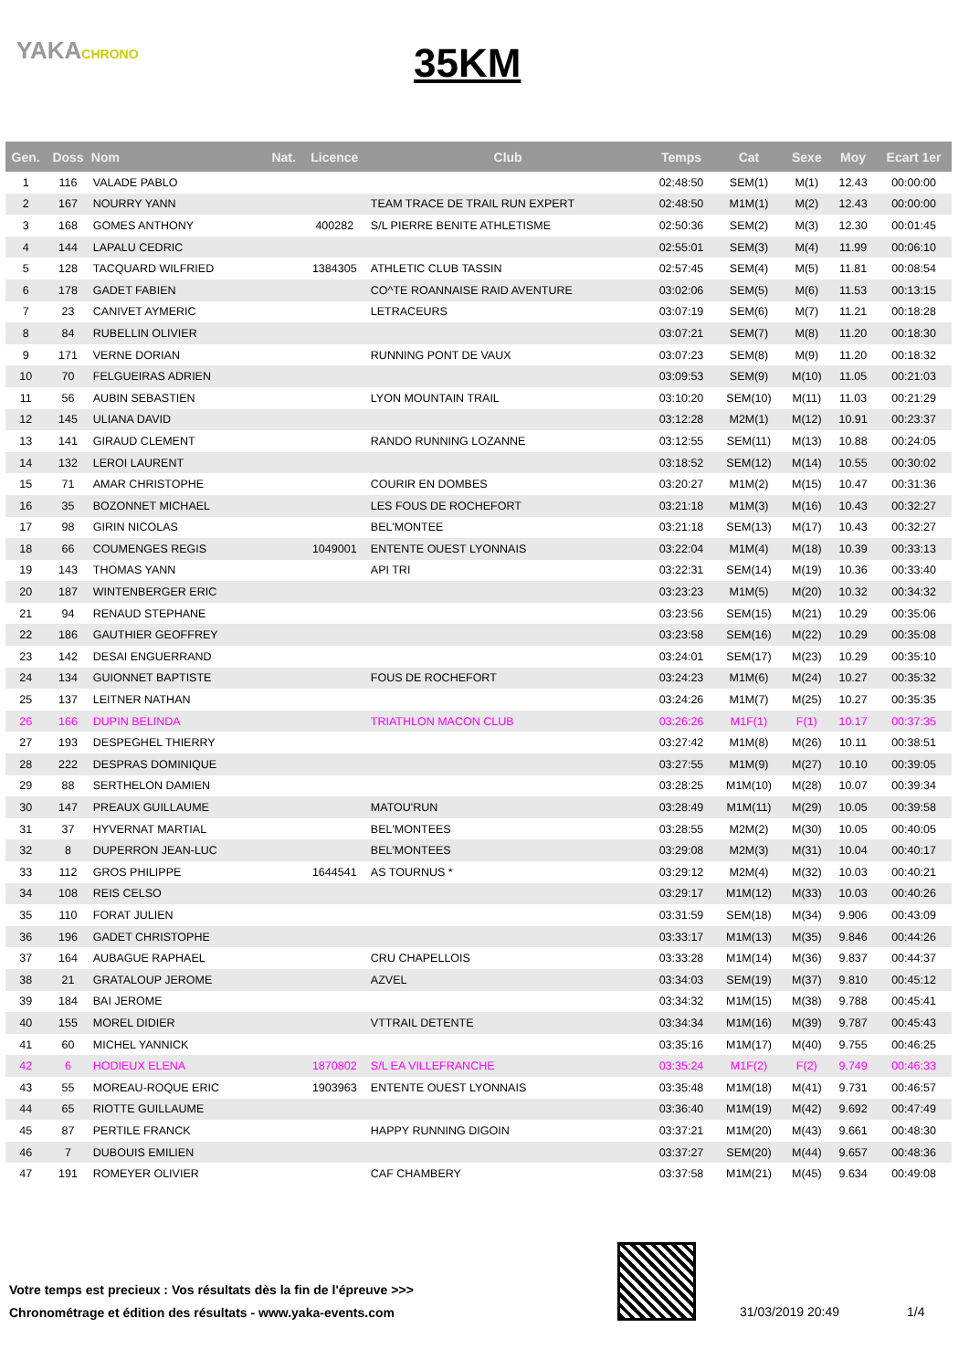YAKACHRONO
35KM
| Gen. | Doss | Nom | Nat. | Licence | Club | Temps | Cat | Sexe | Moy | Ecart 1er |
| --- | --- | --- | --- | --- | --- | --- | --- | --- | --- | --- |
| 1 | 116 | VALADE PABLO | | | | 02:48:50 | SEM(1) | M(1) | 12.43 | 00:00:00 |
| 2 | 167 | NOURRY YANN | | | TEAM TRACE DE TRAIL RUN EXPERT | 02:48:50 | M1M(1) | M(2) | 12.43 | 00:00:00 |
| 3 | 168 | GOMES ANTHONY | | 400282 | S/L PIERRE BENITE ATHLETISME | 02:50:36 | SEM(2) | M(3) | 12.30 | 00:01:45 |
| 4 | 144 | LAPALU CEDRIC | | | | 02:55:01 | SEM(3) | M(4) | 11.99 | 00:06:10 |
| 5 | 128 | TACQUARD WILFRIED | | 1384305 | ATHLETIC CLUB TASSIN | 02:57:45 | SEM(4) | M(5) | 11.81 | 00:08:54 |
| 6 | 178 | GADET FABIEN | | | CO^TE ROANNAISE RAID AVENTURE | 03:02:06 | SEM(5) | M(6) | 11.53 | 00:13:15 |
| 7 | 23 | CANIVET AYMERIC | | | LETRACEURS | 03:07:19 | SEM(6) | M(7) | 11.21 | 00:18:28 |
| 8 | 84 | RUBELLIN OLIVIER | | | | 03:07:21 | SEM(7) | M(8) | 11.20 | 00:18:30 |
| 9 | 171 | VERNE DORIAN | | | RUNNING PONT DE VAUX | 03:07:23 | SEM(8) | M(9) | 11.20 | 00:18:32 |
| 10 | 70 | FELGUEIRAS ADRIEN | | | | 03:09:53 | SEM(9) | M(10) | 11.05 | 00:21:03 |
| 11 | 56 | AUBIN SEBASTIEN | | | LYON MOUNTAIN TRAIL | 03:10:20 | SEM(10) | M(11) | 11.03 | 00:21:29 |
| 12 | 145 | ULIANA DAVID | | | | 03:12:28 | M2M(1) | M(12) | 10.91 | 00:23:37 |
| 13 | 141 | GIRAUD CLEMENT | | | RANDO RUNNING LOZANNE | 03:12:55 | SEM(11) | M(13) | 10.88 | 00:24:05 |
| 14 | 132 | LEROI LAURENT | | | | 03:18:52 | SEM(12) | M(14) | 10.55 | 00:30:02 |
| 15 | 71 | AMAR CHRISTOPHE | | | COURIR EN DOMBES | 03:20:27 | M1M(2) | M(15) | 10.47 | 00:31:36 |
| 16 | 35 | BOZONNET MICHAEL | | | LES FOUS DE ROCHEFORT | 03:21:18 | M1M(3) | M(16) | 10.43 | 00:32:27 |
| 17 | 98 | GIRIN NICOLAS | | | BEL'MONTEE | 03:21:18 | SEM(13) | M(17) | 10.43 | 00:32:27 |
| 18 | 66 | COUMENGES REGIS | | 1049001 | ENTENTE OUEST LYONNAIS | 03:22:04 | M1M(4) | M(18) | 10.39 | 00:33:13 |
| 19 | 143 | THOMAS YANN | | | API TRI | 03:22:31 | SEM(14) | M(19) | 10.36 | 00:33:40 |
| 20 | 187 | WINTENBERGER ERIC | | | | 03:23:23 | M1M(5) | M(20) | 10.32 | 00:34:32 |
| 21 | 94 | RENAUD STEPHANE | | | | 03:23:56 | SEM(15) | M(21) | 10.29 | 00:35:06 |
| 22 | 186 | GAUTHIER GEOFFREY | | | | 03:23:58 | SEM(16) | M(22) | 10.29 | 00:35:08 |
| 23 | 142 | DESAI ENGUERRAND | | | | 03:24:01 | SEM(17) | M(23) | 10.29 | 00:35:10 |
| 24 | 134 | GUIONNET BAPTISTE | | | FOUS DE ROCHEFORT | 03:24:23 | M1M(6) | M(24) | 10.27 | 00:35:32 |
| 25 | 137 | LEITNER NATHAN | | | | 03:24:26 | M1M(7) | M(25) | 10.27 | 00:35:35 |
| 26 | 166 | DUPIN BELINDA | | | TRIATHLON MACON CLUB | 03:26:26 | M1F(1) | F(1) | 10.17 | 00:37:35 |
| 27 | 193 | DESPEGHEL THIERRY | | | | 03:27:42 | M1M(8) | M(26) | 10.11 | 00:38:51 |
| 28 | 222 | DESPRAS DOMINIQUE | | | | 03:27:55 | M1M(9) | M(27) | 10.10 | 00:39:05 |
| 29 | 88 | SERTHELON DAMIEN | | | | 03:28:25 | M1M(10) | M(28) | 10.07 | 00:39:34 |
| 30 | 147 | PREAUX GUILLAUME | | | MATOU'RUN | 03:28:49 | M1M(11) | M(29) | 10.05 | 00:39:58 |
| 31 | 37 | HYVERNAT MARTIAL | | | BEL'MONTEES | 03:28:55 | M2M(2) | M(30) | 10.05 | 00:40:05 |
| 32 | 8 | DUPERRON JEAN-LUC | | | BEL'MONTEES | 03:29:08 | M2M(3) | M(31) | 10.04 | 00:40:17 |
| 33 | 112 | GROS PHILIPPE | | 1644541 | AS TOURNUS * | 03:29:12 | M2M(4) | M(32) | 10.03 | 00:40:21 |
| 34 | 108 | REIS CELSO | | | | 03:29:17 | M1M(12) | M(33) | 10.03 | 00:40:26 |
| 35 | 110 | FORAT JULIEN | | | | 03:31:59 | SEM(18) | M(34) | 9.906 | 00:43:09 |
| 36 | 196 | GADET CHRISTOPHE | | | | 03:33:17 | M1M(13) | M(35) | 9.846 | 00:44:26 |
| 37 | 164 | AUBAGUE RAPHAEL | | | CRU CHAPELLOIS | 03:33:28 | M1M(14) | M(36) | 9.837 | 00:44:37 |
| 38 | 21 | GRATALOUP JEROME | | | AZVEL | 03:34:03 | SEM(19) | M(37) | 9.810 | 00:45:12 |
| 39 | 184 | BAI JEROME | | | | 03:34:32 | M1M(15) | M(38) | 9.788 | 00:45:41 |
| 40 | 155 | MOREL DIDIER | | | VTTRAIL DETENTE | 03:34:34 | M1M(16) | M(39) | 9.787 | 00:45:43 |
| 41 | 60 | MICHEL YANNICK | | | | 03:35:16 | M1M(17) | M(40) | 9.755 | 00:46:25 |
| 42 | 6 | HODIEUX ELENA | | 1870802 | S/L EA VILLEFRANCHE | 03:35:24 | M1F(2) | F(2) | 9.749 | 00:46:33 |
| 43 | 55 | MOREAU-ROQUE ERIC | | 1903963 | ENTENTE OUEST LYONNAIS | 03:35:48 | M1M(18) | M(41) | 9.731 | 00:46:57 |
| 44 | 65 | RIOTTE GUILLAUME | | | | 03:36:40 | M1M(19) | M(42) | 9.692 | 00:47:49 |
| 45 | 87 | PERTILE FRANCK | | | HAPPY RUNNING DIGOIN | 03:37:21 | M1M(20) | M(43) | 9.661 | 00:48:30 |
| 46 | 7 | DUBOUIS EMILIEN | | | | 03:37:27 | SEM(20) | M(44) | 9.657 | 00:48:36 |
| 47 | 191 | ROMEYER OLIVIER | | | CAF CHAMBERY | 03:37:58 | M1M(21) | M(45) | 9.634 | 00:49:08 |
Votre temps est precieux : Vos résultats dès la fin de l'épreuve >>>
Chronométrage et édition des résultats - www.yaka-events.com
31/03/2019 20:49 1/4